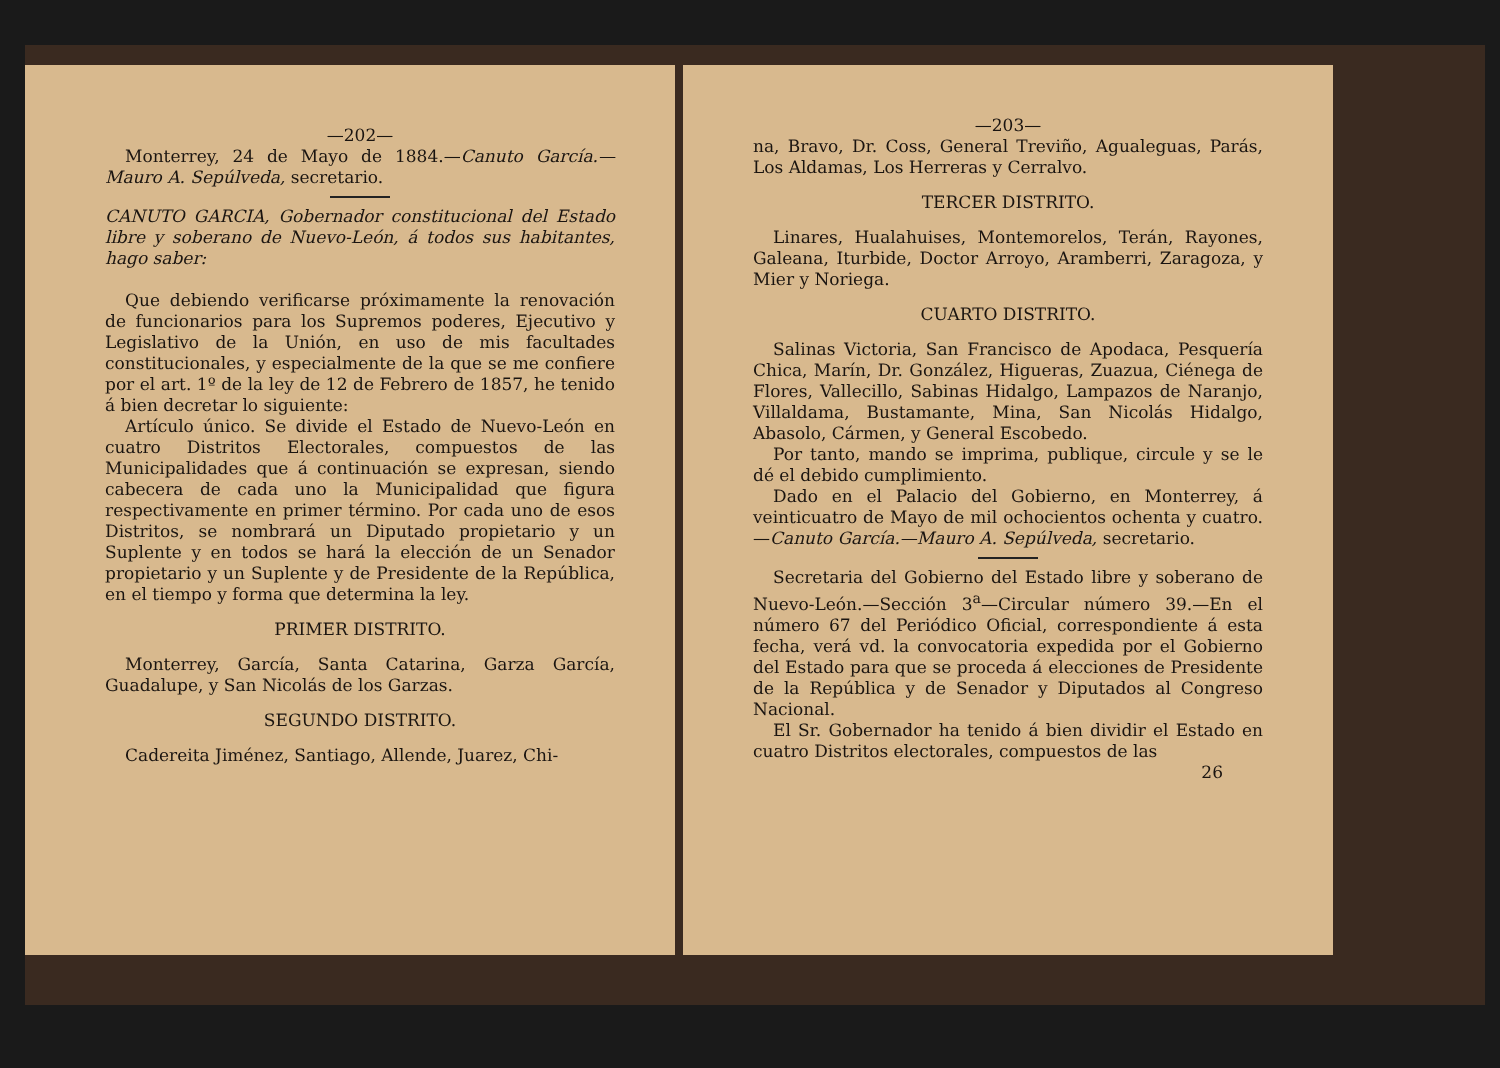—202—
Monterrey, 24 de Mayo de 1884.—Canuto García.—Mauro A. Sepúlveda, secretario.
CANUTO GARCIA, Gobernador constitucional del Estado libre y soberano de Nuevo-León, á todos sus habitantes, hago saber:
Que debiendo verificarse próximamente la renovación de funcionarios para los Supremos poderes, Ejecutivo y Legislativo de la Unión, en uso de mis facultades constitucionales, y especialmente de la que se me confiere por el art. 1º de la ley de 12 de Febrero de 1857, he tenido á bien decretar lo siguiente:
Artículo único. Se divide el Estado de Nuevo-León en cuatro Distritos Electorales, compuestos de las Municipalidades que á continuación se expresan, siendo cabecera de cada uno la Municipalidad que figura respectivamente en primer término. Por cada uno de esos Distritos, se nombrará un Diputado propietario y un Suplente y en todos se hará la elección de un Senador propietario y un Suplente y de Presidente de la República, en el tiempo y forma que determina la ley.
PRIMER DISTRITO.
Monterrey, García, Santa Catarina, Garza García, Guadalupe, y San Nicolás de los Garzas.
SEGUNDO DISTRITO.
Cadereita Jiménez, Santiago, Allende, Juarez, Chi-
—203—
na, Bravo, Dr. Coss, General Treviño, Agualeguas, Parás, Los Aldamas, Los Herreras y Cerralvo.
TERCER DISTRITO.
Linares, Hualahuises, Montemorelos, Terán, Rayones, Galeana, Iturbide, Doctor Arroyo, Aramberri, Zaragoza, y Mier y Noriega.
CUARTO DISTRITO.
Salinas Victoria, San Francisco de Apodaca, Pesquería Chica, Marín, Dr. González, Higueras, Zuazua, Ciénega de Flores, Vallecillo, Sabinas Hidalgo, Lampazos de Naranjo, Villaldama, Bustamante, Mina, San Nicolás Hidalgo, Abasolo, Cármen, y General Escobedo.
Por tanto, mando se imprima, publique, circule y se le dé el debido cumplimiento.
Dado en el Palacio del Gobierno, en Monterrey, á veinticuatro de Mayo de mil ochocientos ochenta y cuatro.—Canuto García.—Mauro A. Sepúlveda, secretario.
Secretaria del Gobierno del Estado libre y soberano de Nuevo-León.—Sección 3<sup>a</sup>—Circular número 39.—En el número 67 del Periódico Oficial, correspondiente á esta fecha, verá vd. la convocatoria expedida por el Gobierno del Estado para que se proceda á elecciones de Presidente de la República y de Senador y Diputados al Congreso Nacional.
El Sr. Gobernador ha tenido á bien dividir el Estado en cuatro Distritos electorales, compuestos de las
26